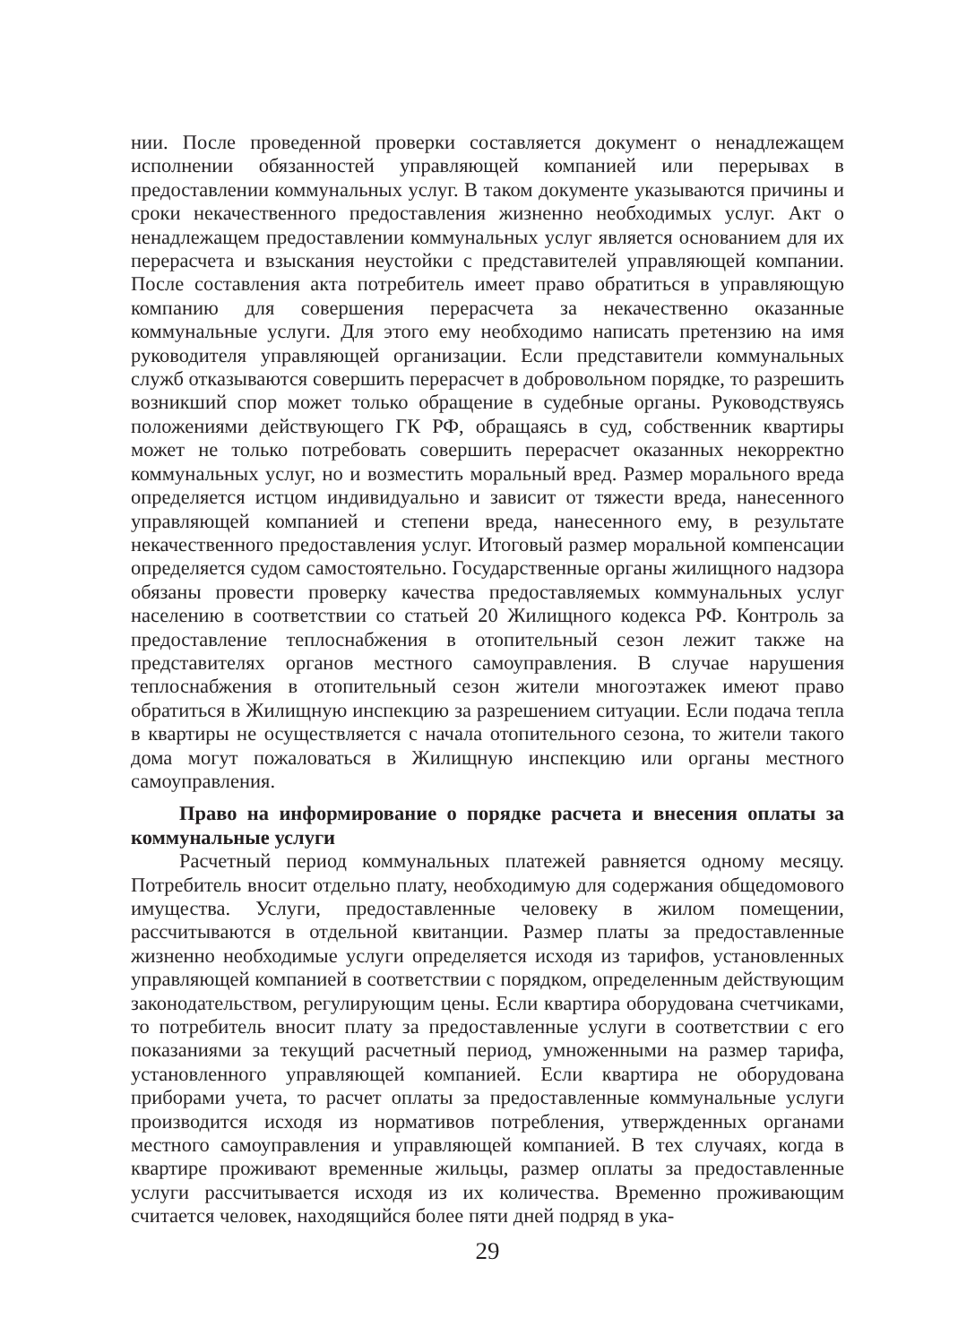нии. После проведенной проверки составляется документ о ненадлежащем исполнении обязанностей управляющей компанией или перерывах в предоставлении коммунальных услуг. В таком документе указываются причины и сроки некачественного предоставления жизненно необходимых услуг. Акт о ненадлежащем предоставлении коммунальных услуг является основанием для их перерасчета и взыскания неустойки с представителей управляющей компании. После составления акта потребитель имеет право обратиться в управляющую компанию для совершения перерасчета за некачественно оказанные коммунальные услуги. Для этого ему необходимо написать претензию на имя руководителя управляющей организации. Если представители коммунальных служб отказываются совершить перерасчет в добровольном порядке, то разрешить возникший спор может только обращение в судебные органы. Руководствуясь положениями действующего ГК РФ, обращаясь в суд, собственник квартиры может не только потребовать совершить перерасчет оказанных некорректно коммунальных услуг, но и возместить моральный вред. Размер морального вреда определяется истцом индивидуально и зависит от тяжести вреда, нанесенного управляющей компанией и степени вреда, нанесенного ему, в результате некачественного предоставления услуг. Итоговый размер моральной компенсации определяется судом самостоятельно. Государственные органы жилищного надзора обязаны провести проверку качества предоставляемых коммунальных услуг населению в соответствии со статьей 20 Жилищного кодекса РФ. Контроль за предоставление теплоснабжения в отопительный сезон лежит также на представителях органов местного самоуправления. В случае нарушения теплоснабжения в отопительный сезон жители многоэтажек имеют право обратиться в Жилищную инспекцию за разрешением ситуации. Если подача тепла в квартиры не осуществляется с начала отопительного сезона, то жители такого дома могут пожаловаться в Жилищную инспекцию или органы местного самоуправления.
Право на информирование о порядке расчета и внесения оплаты за коммунальные услуги
Расчетный период коммунальных платежей равняется одному месяцу. Потребитель вносит отдельно плату, необходимую для содержания общедомового имущества. Услуги, предоставленные человеку в жилом помещении, рассчитываются в отдельной квитанции. Размер платы за предоставленные жизненно необходимые услуги определяется исходя из тарифов, установленных управляющей компанией в соответствии с порядком, определенным действующим законодательством, регулирующим цены. Если квартира оборудована счетчиками, то потребитель вносит плату за предоставленные услуги в соответствии с его показаниями за текущий расчетный период, умноженными на размер тарифа, установленного управляющей компанией. Если квартира не оборудована приборами учета, то расчет оплаты за предоставленные коммунальные услуги производится исходя из нормативов потребления, утвержденных органами местного самоуправления и управляющей компанией. В тех случаях, когда в квартире проживают временные жильцы, размер оплаты за предоставленные услуги рассчитывается исходя из их количества. Временно проживающим считается человек, находящийся более пяти дней подряд в ука-
29